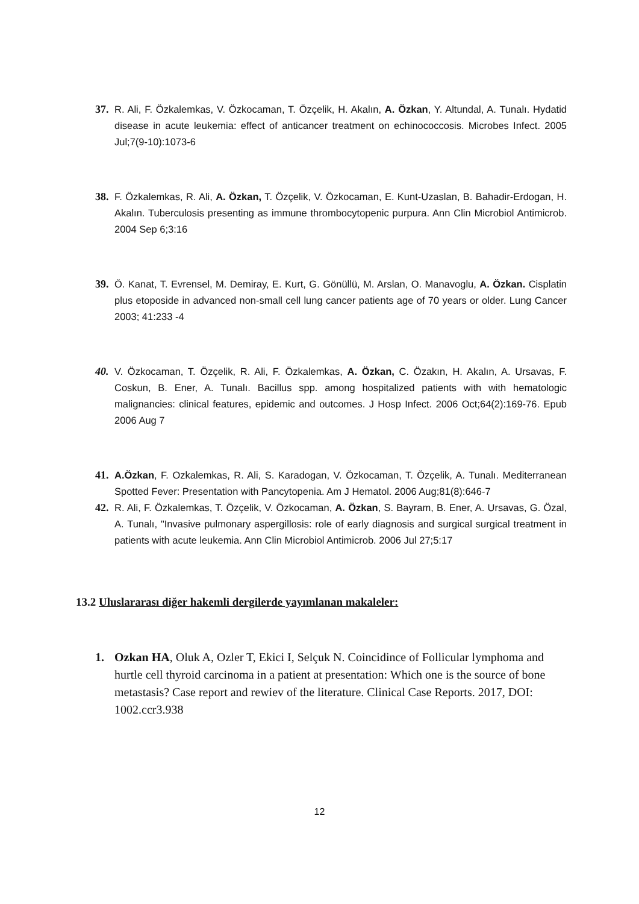37. R. Ali, F. Özkalemkas, V. Özkocaman, T. Özçelik, H. Akalın, A. Özkan, Y. Altundal, A. Tunalı. Hydatid disease in acute leukemia: effect of anticancer treatment on echinococcosis. Microbes Infect. 2005 Jul;7(9-10):1073-6
38. F. Özkalemkas, R. Ali, A. Özkan, T. Özçelik, V. Özkocaman, E. Kunt-Uzaslan, B. Bahadir-Erdogan, H. Akalın. Tuberculosis presenting as immune thrombocytopenic purpura. Ann Clin Microbiol Antimicrob. 2004 Sep 6;3:16
39. Ö. Kanat, T. Evrensel, M. Demiray, E. Kurt, G. Gönüllü, M. Arslan, O. Manavoglu, A. Özkan. Cisplatin plus etoposide in advanced non-small cell lung cancer patients age of 70 years or older. Lung Cancer 2003; 41:233 -4
40. V. Özkocaman, T. Özçelik, R. Ali, F. Özkalemkas, A. Özkan, C. Özakın, H. Akalın, A. Ursavas, F. Coskun, B. Ener, A. Tunalı. Bacillus spp. among hospitalized patients with with hematologic malignancies: clinical features, epidemic and outcomes. J Hosp Infect. 2006 Oct;64(2):169-76. Epub 2006 Aug 7
41. A.Özkan, F. Ozkalemkas, R. Ali, S. Karadogan, V. Özkocaman, T. Özçelik, A. Tunalı. Mediterranean Spotted Fever: Presentation with Pancytopenia. Am J Hematol. 2006 Aug;81(8):646-7
42. R. Ali, F. Özkalemkas, T. Özçelik, V. Özkocaman, A. Özkan, S. Bayram, B. Ener, A. Ursavas, G. Özal, A. Tunalı, "Invasive pulmonary aspergillosis: role of early diagnosis and surgical surgical treatment in patients with acute leukemia. Ann Clin Microbiol Antimicrob. 2006 Jul 27;5:17
13.2 Uluslararası diğer hakemli dergilerde yayımlanan makaleler:
1. Ozkan HA, Oluk A, Ozler T, Ekici I, Selçuk N. Coincidince of Follicular lymphoma and hurtle cell thyroid carcinoma in a patient at presentation: Which one is the source of bone metastasis? Case report and rewiev of the literature. Clinical Case Reports. 2017, DOI: 1002.ccr3.938
12